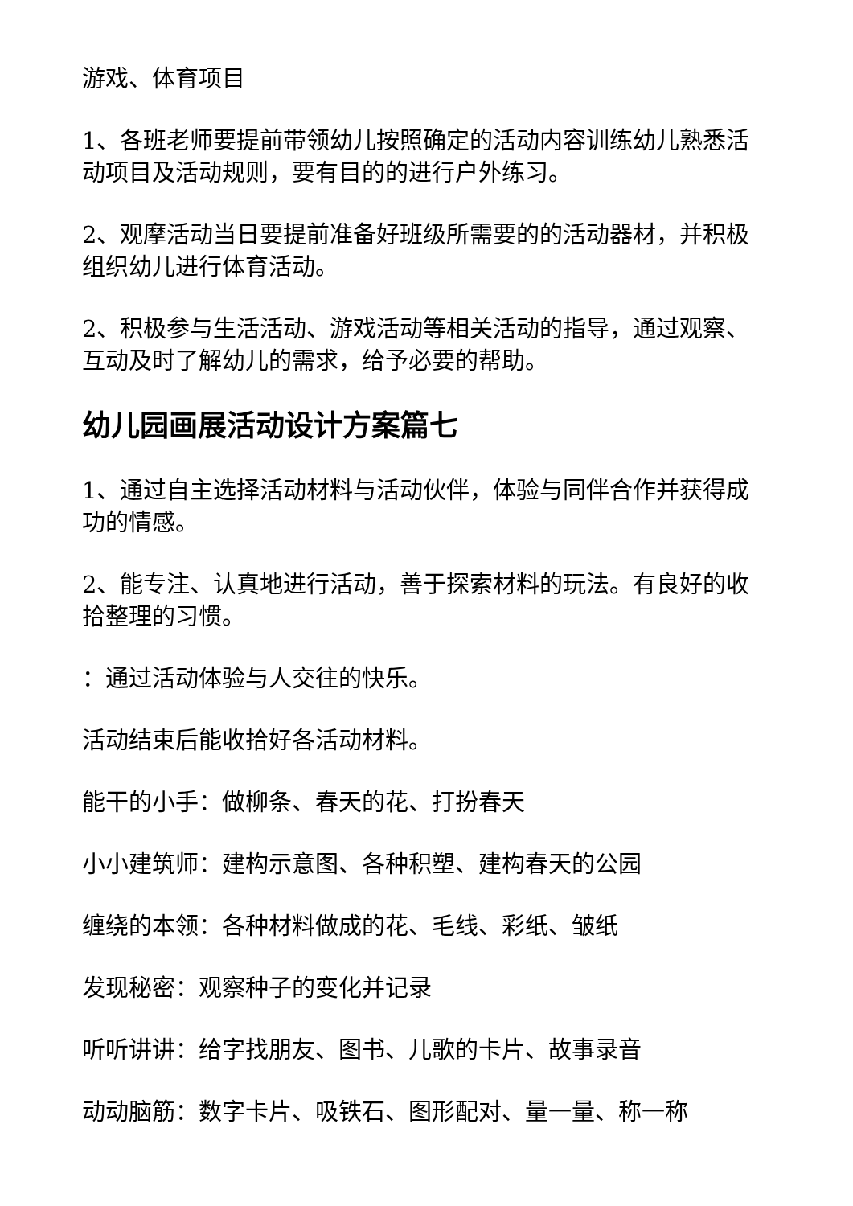游戏、体育项目
1、各班老师要提前带领幼儿按照确定的活动内容训练幼儿熟悉活动项目及活动规则，要有目的的进行户外练习。
2、观摩活动当日要提前准备好班级所需要的的活动器材，并积极组织幼儿进行体育活动。
2、积极参与生活活动、游戏活动等相关活动的指导，通过观察、互动及时了解幼儿的需求，给予必要的帮助。
幼儿园画展活动设计方案篇七
1、通过自主选择活动材料与活动伙伴，体验与同伴合作并获得成功的情感。
2、能专注、认真地进行活动，善于探索材料的玩法。有良好的收拾整理的习惯。
：通过活动体验与人交往的快乐。
活动结束后能收拾好各活动材料。
能干的小手：做柳条、春天的花、打扮春天
小小建筑师：建构示意图、各种积塑、建构春天的公园
缠绕的本领：各种材料做成的花、毛线、彩纸、皱纸
发现秘密：观察种子的变化并记录
听听讲讲：给字找朋友、图书、儿歌的卡片、故事录音
动动脑筋：数字卡片、吸铁石、图形配对、量一量、称一称